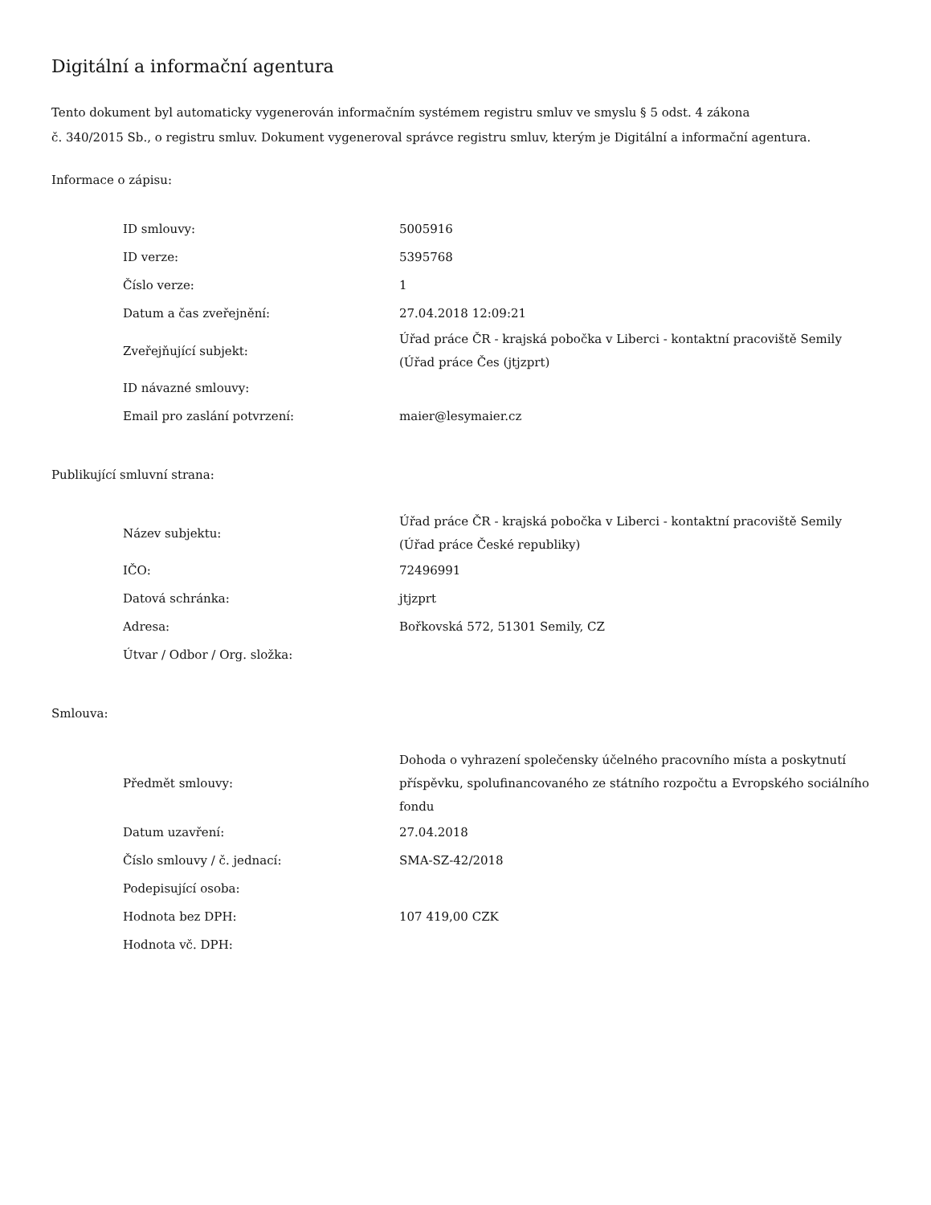Digitální a informační agentura
Tento dokument byl automaticky vygenerován informačním systémem registru smluv ve smyslu § 5 odst. 4 zákona
č. 340/2015 Sb., o registru smluv. Dokument vygeneroval správce registru smluv, kterým je Digitální a informační agentura.
Informace o zápisu:
| ID smlouvy: | 5005916 |
| ID verze: | 5395768 |
| Číslo verze: | 1 |
| Datum a čas zveřejnění: | 27.04.2018 12:09:21 |
| Zveřejňující subjekt: | Úřad práce ČR - krajská pobočka v Liberci - kontaktní pracoviště Semily (Úřad práce Čes (jtjzprt) |
| ID návazné smlouvy: | |
| Email pro zaslání potvrzení: | maier@lesymaier.cz |
Publikující smluvní strana:
| Název subjektu: | Úřad práce ČR - krajská pobočka v Liberci - kontaktní pracoviště Semily (Úřad práce České republiky) |
| IČO: | 72496991 |
| Datová schránka: | jtjzprt |
| Adresa: | Bořkovská 572, 51301 Semily, CZ |
| Útvar / Odbor / Org. složka: | |
Smlouva:
| Předmět smlouvy: | Dohoda o vyhrazení společensky účelného pracovního místa a poskytnutí příspěvku, spolufinancovaného ze státního rozpočtu a Evropského sociálního fondu |
| Datum uzavření: | 27.04.2018 |
| Číslo smlouvy / č. jednací: | SMA-SZ-42/2018 |
| Podepisující osoba: | |
| Hodnota bez DPH: | 107 419,00 CZK |
| Hodnota vč. DPH: | |